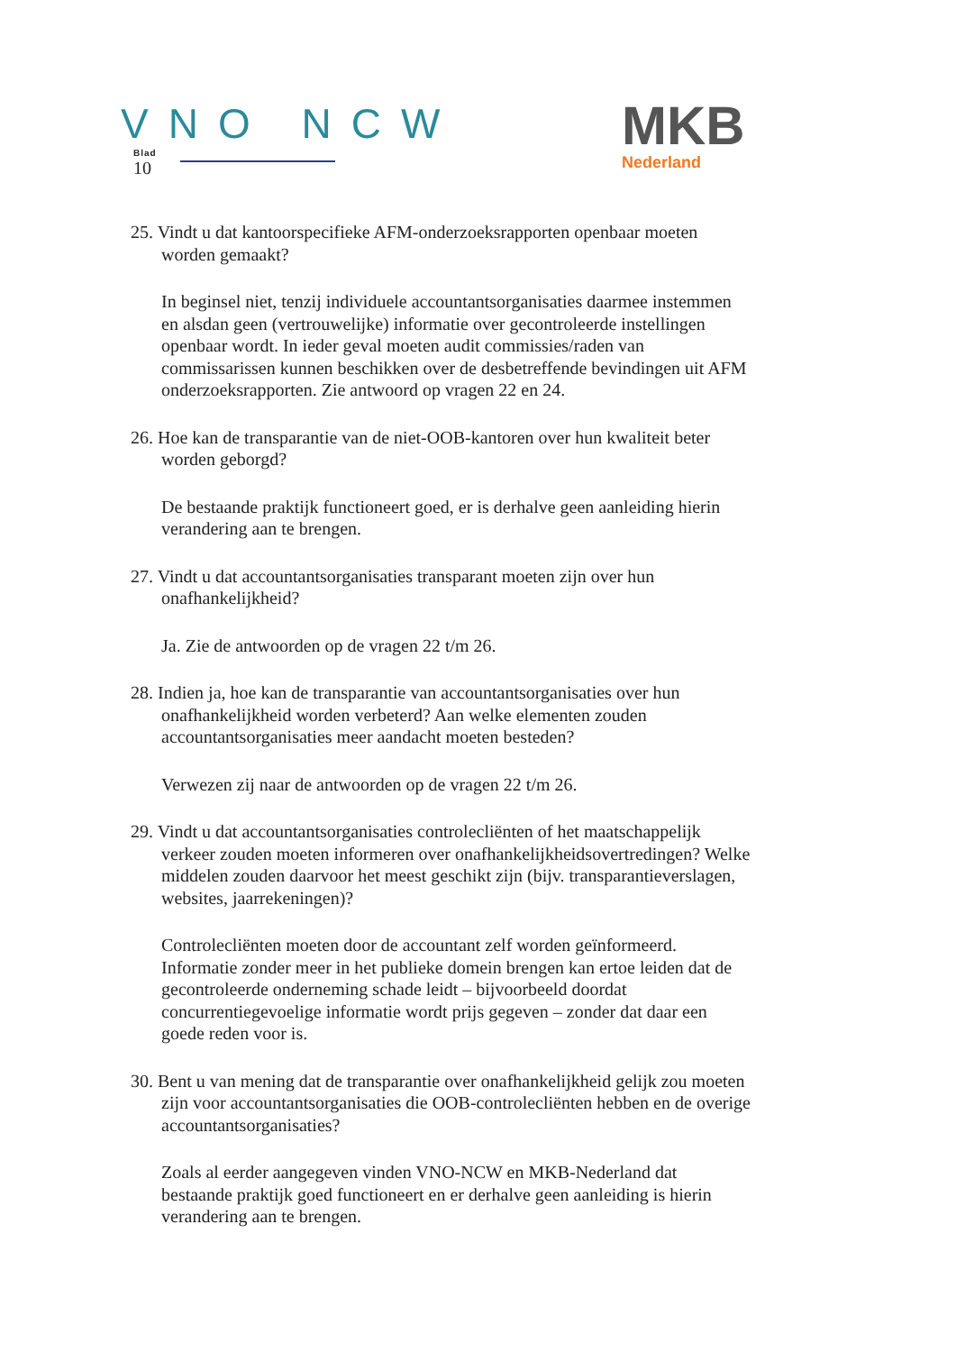VNO NCW
Blad
10
MKB
Nederland
25. Vindt u dat kantoorspecifieke AFM-onderzoeksrapporten openbaar moeten worden gemaakt?
In beginsel niet, tenzij individuele accountantsorganisaties daarmee instemmen en alsdan geen (vertrouwelijke) informatie over gecontroleerde instellingen openbaar wordt. In ieder geval moeten audit commissies/raden van commissarissen kunnen beschikken over de desbetreffende bevindingen uit AFM onderzoeksrapporten. Zie antwoord op vragen 22 en 24.
26. Hoe kan de transparantie van de niet-OOB-kantoren over hun kwaliteit beter worden geborgd?
De bestaande praktijk functioneert goed, er is derhalve geen aanleiding hierin verandering aan te brengen.
27. Vindt u dat accountantsorganisaties transparant moeten zijn over hun onafhankelijkheid?
Ja. Zie de antwoorden op de vragen 22 t/m 26.
28. Indien ja, hoe kan de transparantie van accountantsorganisaties over hun onafhankelijkheid worden verbeterd? Aan welke elementen zouden accountantsorganisaties meer aandacht moeten besteden?
Verwezen zij naar de antwoorden op de vragen 22 t/m 26.
29. Vindt u dat accountantsorganisaties controlecliënten of het maatschappelijk verkeer zouden moeten informeren over onafhankelijkheidsovertredingen? Welke middelen zouden daarvoor het meest geschikt zijn (bijv. transparantieverslagen, websites, jaarrekeningen)?
Controlecliënten moeten door de accountant zelf worden geïnformeerd. Informatie zonder meer in het publieke domein brengen kan ertoe leiden dat de gecontroleerde onderneming schade leidt – bijvoorbeeld doordat concurrentiegevoelige informatie wordt prijs gegeven – zonder dat daar een goede reden voor is.
30. Bent u van mening dat de transparantie over onafhankelijkheid gelijk zou moeten zijn voor accountantsorganisaties die OOB-controlecliënten hebben en de overige accountantsorganisaties?
Zoals al eerder aangegeven vinden VNO-NCW en MKB-Nederland dat bestaande praktijk goed functioneert en er derhalve geen aanleiding is hierin verandering aan te brengen.